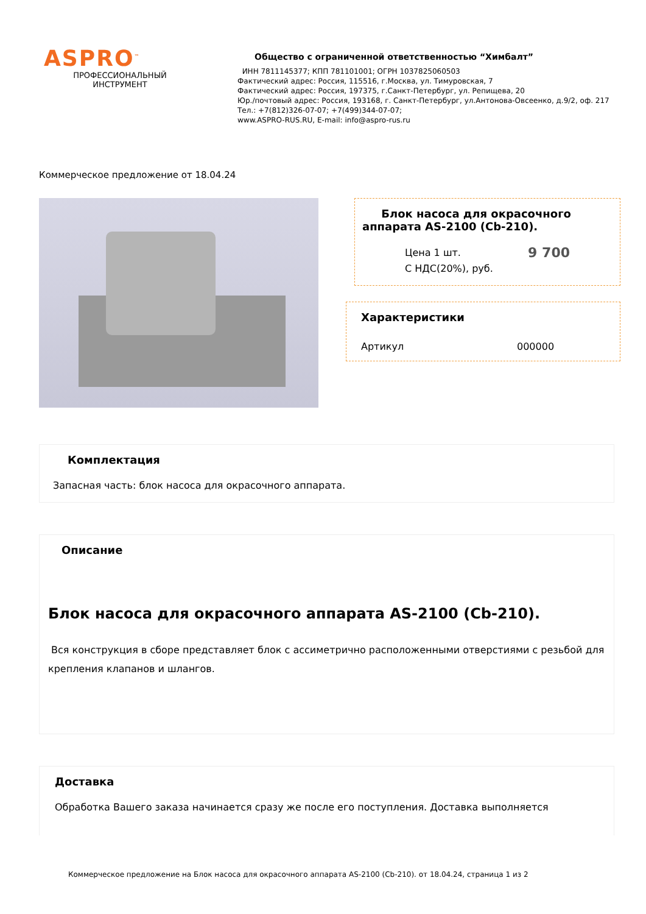ASPRO<sup>™</sup>
ПРОФЕССИОНАЛЬНЫЙ
ИНСТРУМЕНТ
Общество с ограниченной ответственностью “Химбалт”
ИНН 7811145377; КПП 781101001; ОГРН 1037825060503
Фактический адрес: Россия, 115516, г.Москва, ул. Тимуровская, 7
Фактический адрес: Россия, 197375, г.Санкт-Петербург, ул. Репищева, 20
Юр./почтовый адрес: Россия, 193168, г. Санкт-Петербург, ул.Антонова-Овсеенко, д.9/2, оф. 217
Тел.: +7(812)326-07-07; +7(499)344-07-07;
www.ASPRO-RUS.RU, E-mail: info@aspro-rus.ru
Коммерческое предложение от 18.04.24
Блок насоса для окрасочного аппарата AS-2100 (Cb-210).
Цена 1 шт.
С НДС(20%), руб.
9 700
Характеристики
Артикул 000000
Комплектация
Запасная часть: блок насоса для окрасочного аппарата.
Описание
Блок насоса для окрасочного аппарата AS-2100 (Cb-210).
Вся конструкция в сборе представляет блок с ассиметрично расположенными отверстиями с резьбой для крепления клапанов и шлангов.
Доставка
Обработка Вашего заказа начинается сразу же после его поступления. Доставка выполняется
Коммерческое предложение на Блок насоса для окрасочного аппарата AS-2100 (Cb-210). от 18.04.24, страница 1 из 2